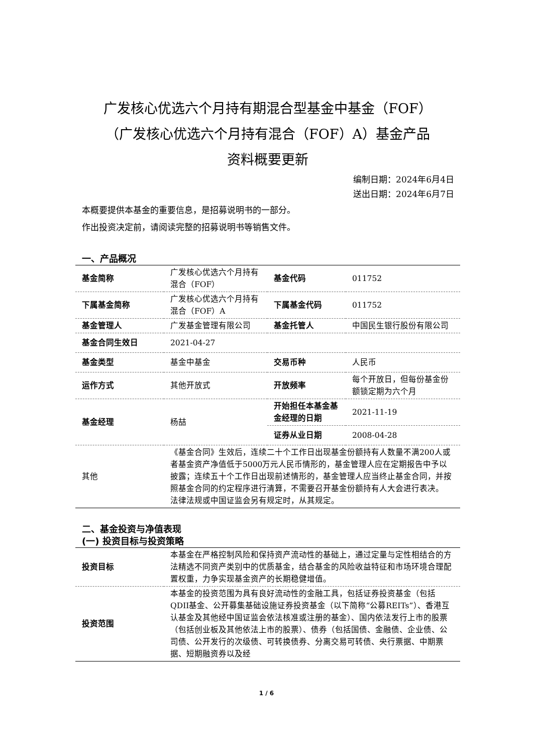广发核心优选六个月持有期混合型基金中基金（FOF）
（广发核心优选六个月持有混合（FOF）A）基金产品
资料概要更新
编制日期：2024年6月4日
送出日期：2024年6月7日
本概要提供本基金的重要信息，是招募说明书的一部分。
作出投资决定前，请阅读完整的招募说明书等销售文件。
一、产品概况
| 基金简称 | 广发核心优选六个月持有混合（FOF） | 基金代码 | 011752 |
| 下属基金简称 | 广发核心优选六个月持有混合（FOF）A | 下属基金代码 | 011752 |
| 基金管理人 | 广发基金管理有限公司 | 基金托管人 | 中国民生银行股份有限公司 |
| 基金合同生效日 | 2021-04-27 | | |
| 基金类型 | 基金中基金 | 交易币种 | 人民币 |
| 运作方式 | 其他开放式 | 开放频率 | 每个开放日，但每份基金份额锁定期为六个月 |
| 基金经理 | 杨喆 | 开始担任本基金基金经理的日期 | 2021-11-19 |
| | | 证券从业日期 | 2008-04-28 |
| 其他 | 《基金合同》生效后，连续二十个工作日出现基金份额持有人数量不满200人或者基金资产净值低于5000万元人民币情形的，基金管理人应在定期报告中予以披露；连续五十个工作日出现前述情形的，基金管理人应当终止基金合同，并按照基金合同的约定程序进行清算，不需要召开基金份额持有人大会进行表决。 法律法规或中国证监会另有规定时，从其规定。 | | |
二、基金投资与净值表现
(一) 投资目标与投资策略
| 投资目标 | 本基金在严格控制风险和保持资产流动性的基础上，通过定量与定性相结合的方法精选不同资产类别中的优质基金，结合基金的风险收益特征和市场环境合理配置权重，力争实现基金资产的长期稳健增值。 |
| 投资范围 | 本基金的投资范围为具有良好流动性的金融工具，包括证券投资基金（包括QDII基金、公开募集基础设施证券投资基金（以下简称“公募REITs”）、香港互认基金及其他经中国证监会依法核准或注册的基金）、国内依法发行上市的股票（包括创业板及其他依法上市的股票）、债券（包括国债、金融债、企业债、公司债、公开发行的次级债、可转换债券、分离交易可转债、央行票据、中期票据、短期融资券以及经 |
1 / 6